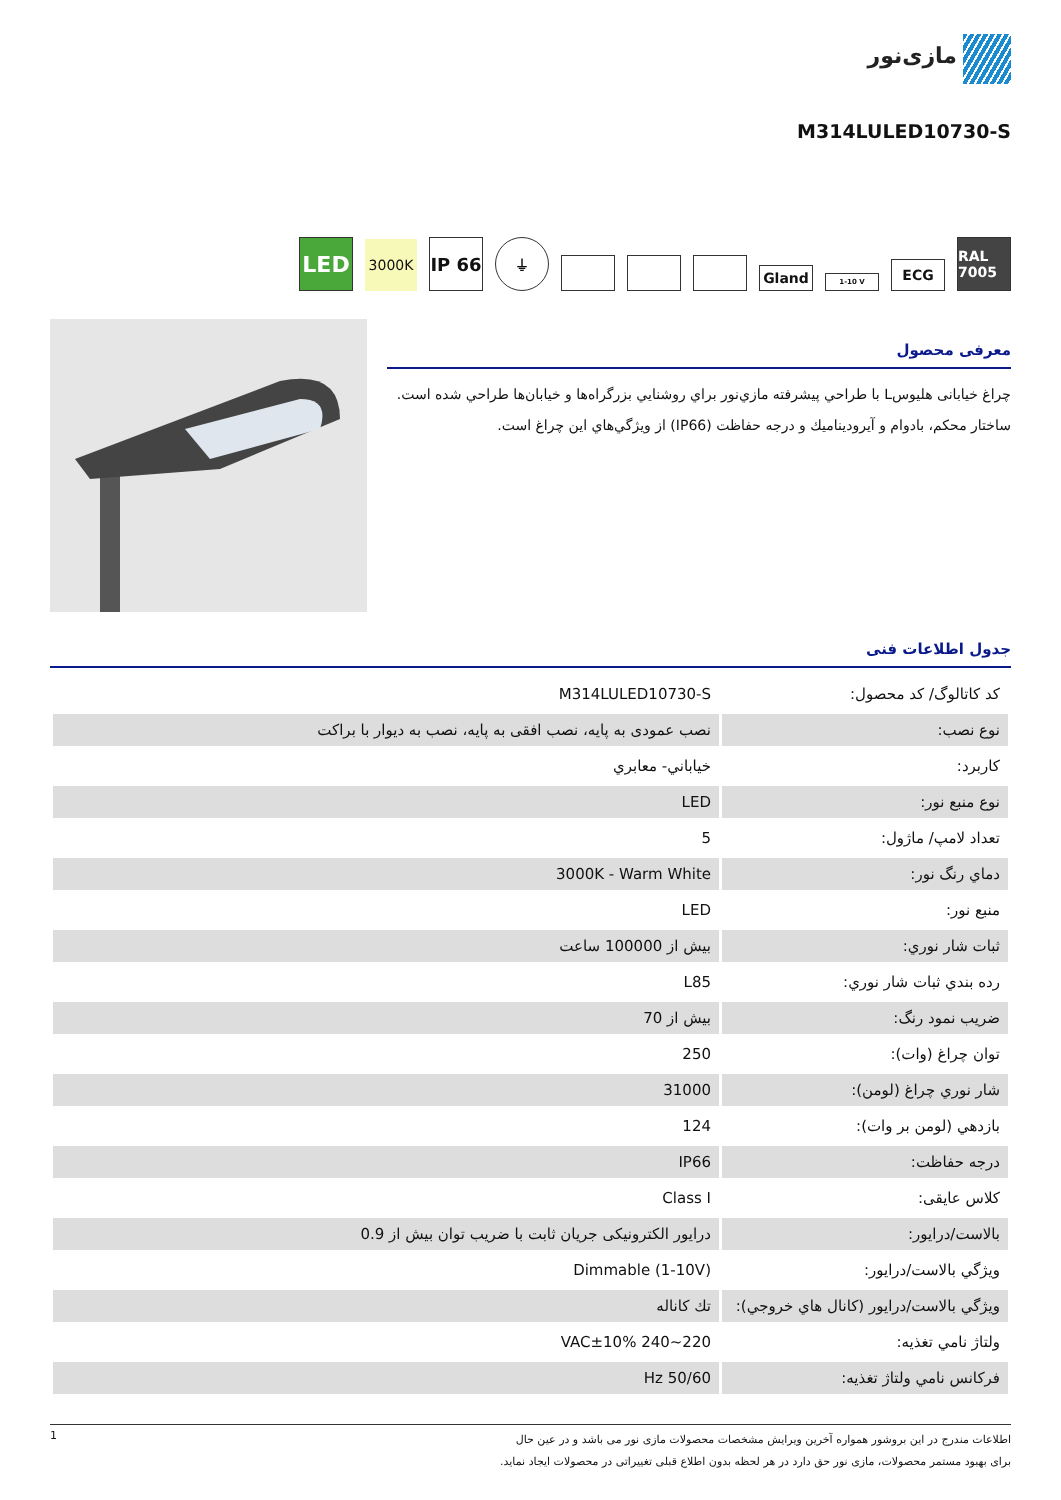مازی‌نور
M314LULED10730-S
LED
3000K
IP 66
⏚
Gland
1-10 V
ECG
RAL 7005
معرفی محصول
چراغ خیابانی هلیوسL با طراحي پيشرفته مازي‌نور براي روشنايي بزرگراه‌ها و خیابان‌ها طراحي شده است. ساختار محكم، بادوام و آيروديناميك و درجه حفاظت (IP66) از ويژگي‌هاي اين چراغ است.
جدول اطلاعات فنی
| کد کاتالوگ/ کد محصول: | M314LULED10730-S |
| نوع نصب: | نصب عمودی به پایه، نصب افقی به پایه، نصب به دیوار با براکت |
| كاربرد: | خياباني- معابري |
| نوع منبع نور: | LED |
| تعداد لامپ/ ماژول: | 5 |
| دماي رنگ نور: | 3000K - Warm White |
| منبع نور: | LED |
| ثبات شار نوري: | بیش از 100000 ساعت |
| رده بندي ثبات شار نوري: | L85 |
| ضريب نمود رنگ: | بیش از 70 |
| توان چراغ (وات): | 250 |
| شار نوري چراغ (لومن): | 31000 |
| بازدهي (لومن بر وات): | 124 |
| درجه حفاظت: | IP66 |
| کلاس عایقی: | Class I |
| بالاست/درايور: | درایور الکترونیکی جریان ثابت با ضریب توان بیش از 0.9 |
| ويژگي بالاست/درايور: | (Dimmable (1-10V |
| ويژگي بالاست/درايور (كانال هاي خروجي): | تك كاناله |
| ولتاژ نامي تغذيه: | VAC±10% 240~220 |
| فركانس نامي ولتاژ تغذيه: | Hz 50/60 |
1
اطلاعات مندرج در این بروشور همواره آخرین ویرایش مشخصات محصولات مازی نور می باشد و در عین حال
برای بهبود مستمر محصولات، مازی نور حق دارد در هر لحظه بدون اطلاع قبلی تغییراتی در محصولات ایجاد نماید.